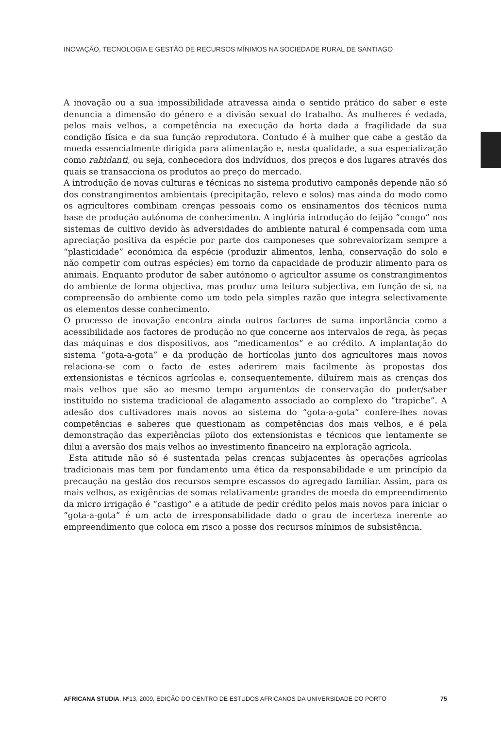INOVAÇÃO, TECNOLOGIA E GESTÃO DE RECURSOS MÍNIMOS NA SOCIEDADE RURAL DE SANTIAGO
A inovação ou a sua impossibilidade atravessa ainda o sentido prático do saber e este denuncia a dimensão do género e a divisão sexual do trabalho. Às mulheres é vedada, pelos mais velhos, a competência na execução da horta dada a fragilidade da sua condição física e da sua função reprodutora. Contudo é à mulher que cabe a gestão da moeda essencialmente dirigida para alimentação e, nesta qualidade, a sua especialização como rabidanti, ou seja, conhecedora dos indivíduos, dos preços e dos lugares através dos quais se transacciona os produtos ao preço do mercado.
A introdução de novas culturas e técnicas no sistema produtivo camponês depende não só dos constrangimentos ambientais (precipitação, relevo e solos) mas ainda do modo como os agricultores combinam crenças pessoais como os ensinamentos dos técnicos numa base de produção autónoma de conhecimento. A inglória introdução do feijão “congo” nos sistemas de cultivo devido às adversidades do ambiente natural é compensada com uma apreciação positiva da espécie por parte dos camponeses que sobrevalorizam sempre a “plasticidade” económica da espécie (produzir alimentos, lenha, conservação do solo e não competir com outras espécies) em torno da capacidade de produzir alimento para os animais. Enquanto produtor de saber autónomo o agricultor assume os constrangimentos do ambiente de forma objectiva, mas produz uma leitura subjectiva, em função de si, na compreensão do ambiente como um todo pela simples razão que integra selectivamente os elementos desse conhecimento.
O processo de inovação encontra ainda outros factores de suma importância como a acessibilidade aos factores de produção no que concerne aos intervalos de rega, às peças das máquinas e dos dispositivos, aos “medicamentos” e ao crédito. A implantação do sistema “gota-a-gota” e da produção de hortícolas junto dos agricultores mais novos relaciona-se com o facto de estes aderirem mais facilmente às propostas dos extensionistas e técnicos agrícolas e, consequentemente, diluírem mais as crenças dos mais velhos que são ao mesmo tempo argumentos de conservação do poder/saber instituído no sistema tradicional de alagamento associado ao complexo do “trapiche”. A adesão dos cultivadores mais novos ao sistema do “gota-a-gota” confere-lhes novas competências e saberes que questionam as competências dos mais velhos, e é pela demonstração das experiências piloto dos extensionistas e técnicos que lentamente se dilui a aversão dos mais velhos ao investimento financeiro na exploração agrícola.
Esta atitude não só é sustentada pelas crenças subjacentes às operações agrícolas tradicionais mas tem por fundamento uma ética da responsabilidade e um princípio da precaução na gestão dos recursos sempre escassos do agregado familiar. Assim, para os mais velhos, as exigências de somas relativamente grandes de moeda do empreendimento da micro irrigação é “castigo” e a atitude de pedir crédito pelos mais novos para iniciar o “gota-a-gota” é um acto de irresponsabilidade dado o grau de incerteza inerente ao empreendimento que coloca em risco a posse dos recursos mínimos de subsistência.
AFRICANA STUDIA, Nº13, 2009, EDIÇÃO DO CENTRO DE ESTUDOS AFRICANOS DA UNIVERSIDADE DO PORTO 75